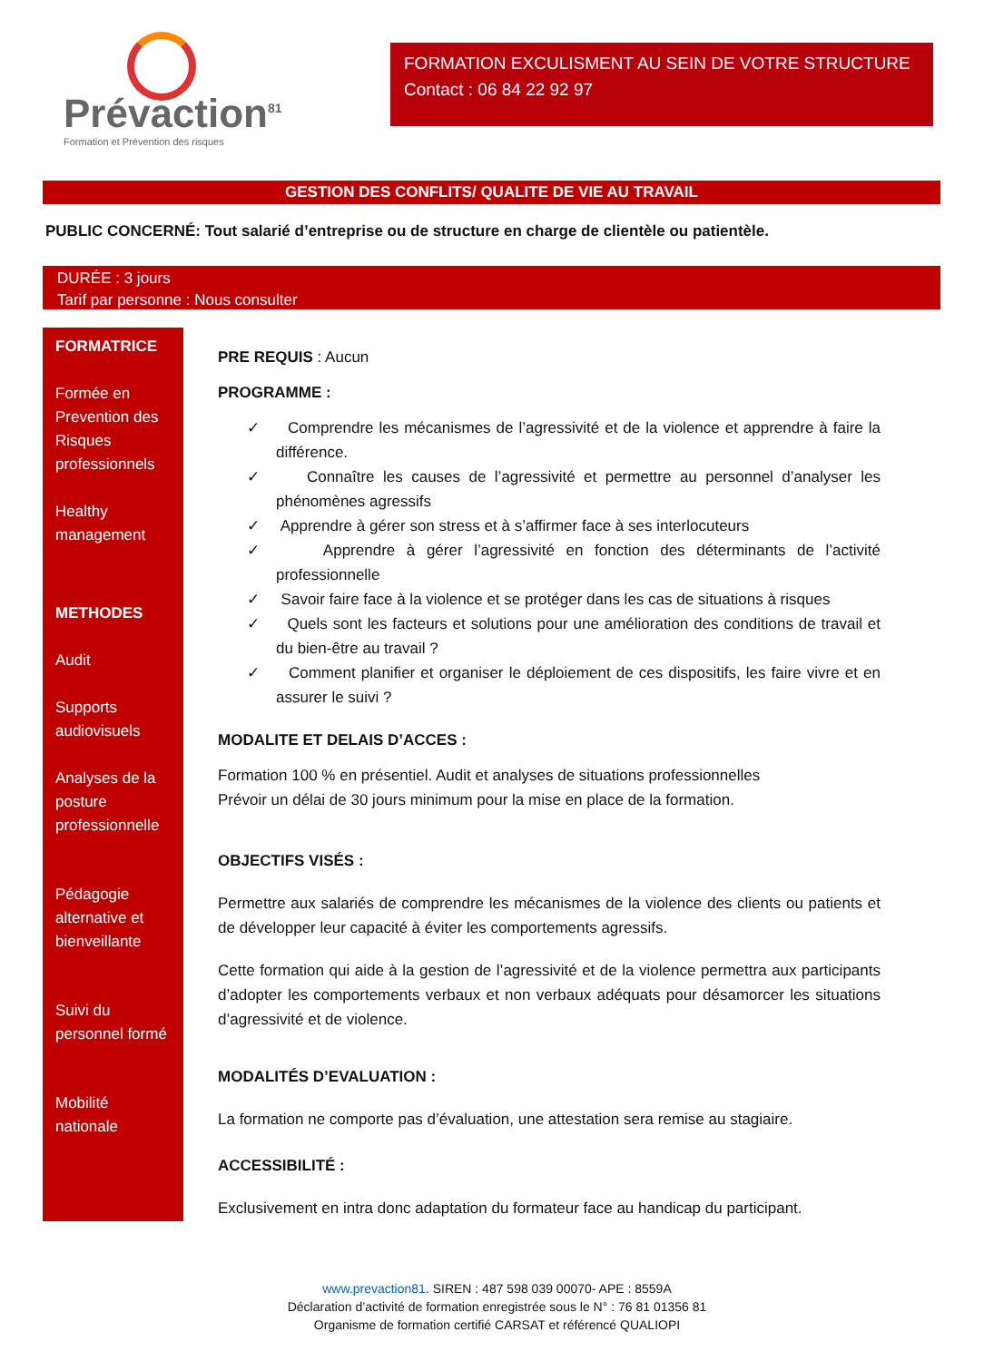Prévaction<sup>81</sup>
Formation et Prévention des risques
FORMATION EXCULISMENT AU SEIN DE VOTRE STRUCTURE
Contact : 06 84 22 92 97
GESTION DES CONFLITS/ QUALITE DE VIE AU TRAVAIL
PUBLIC CONCERNÉ: Tout salarié d’entreprise ou de structure en charge de clientèle ou patientèle.
DURÉE : 3 jours
Tarif par personne : Nous consulter
FORMATRICE
Formée en Prevention des Risques professionnels
Healthy management
METHODES
Audit
Supports audiovisuels
Analyses de la posture professionnelle
Pédagogie alternative et bienveillante
Suivi du personnel formé
Mobilité nationale
PRE REQUIS : Aucun
PROGRAMME :
✓ Comprendre les mécanismes de l’agressivité et de la violence et apprendre à faire la différence.
✓ Connaître les causes de l’agressivité et permettre au personnel d’analyser les phénomènes agressifs
✓ Apprendre à gérer son stress et à s’affirmer face à ses interlocuteurs
✓ Apprendre à gérer l’agressivité en fonction des déterminants de l’activité professionnelle
✓ Savoir faire face à la violence et se protéger dans les cas de situations à risques
✓ Quels sont les facteurs et solutions pour une amélioration des conditions de travail et du bien-être au travail ?
✓ Comment planifier et organiser le déploiement de ces dispositifs, les faire vivre et en assurer le suivi ?
MODALITE ET DELAIS D’ACCES :
Formation 100 % en présentiel. Audit et analyses de situations professionnelles
Prévoir un délai de 30 jours minimum pour la mise en place de la formation.
OBJECTIFS VISÉS :
Permettre aux salariés de comprendre les mécanismes de la violence des clients ou patients et de développer leur capacité à éviter les comportements agressifs.
Cette formation qui aide à la gestion de l’agressivité et de la violence permettra aux participants d’adopter les comportements verbaux et non verbaux adéquats pour désamorcer les situations d’agressivité et de violence.
MODALITÉS D’EVALUATION :
La formation ne comporte pas d’évaluation, une attestation sera remise au stagiaire.
ACCESSIBILITÉ :
Exclusivement en intra donc adaptation du formateur face au handicap du participant.
www.prevaction81. SIREN : 487 598 039 00070- APE : 8559A
Déclaration d’activité de formation enregistrée sous le N° : 76 81 01356 81
Organisme de formation certifié CARSAT et référencé QUALIOPI